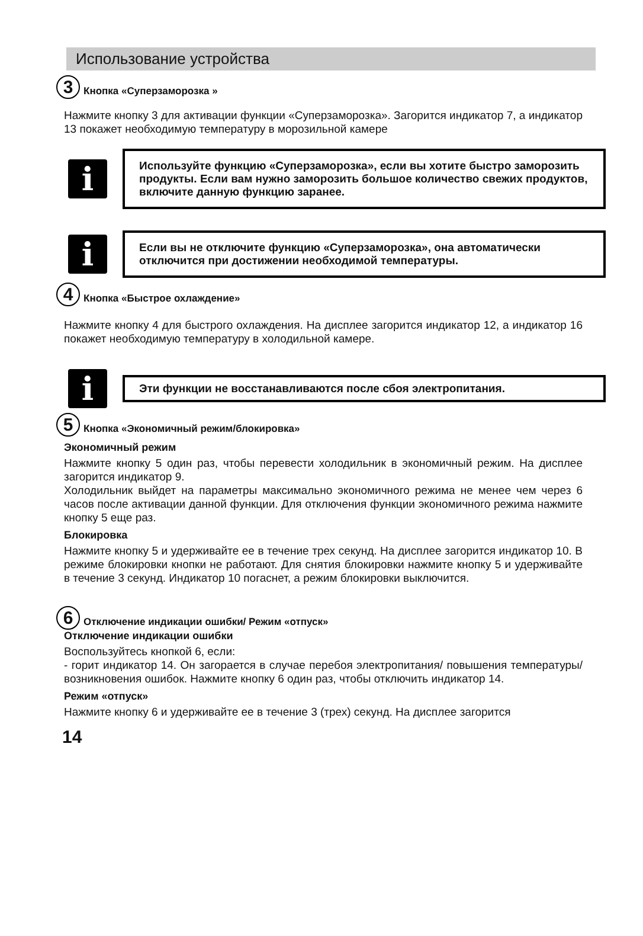Использование устройства
3
Кнопка «Суперзаморозка »
Нажмите кнопку 3 для активации функции «Суперзаморозка». Загорится индикатор 7, а индикатор 13 покажет необходимую температуру в морозильной камере
i
Используйте функцию «Суперзаморозка», если вы хотите быстро заморозить продукты. Если вам нужно заморозить большое количество свежих продуктов, включите данную функцию заранее.
i
Если вы не отключите функцию «Суперзаморозка», она автоматически отключится при достижении необходимой температуры.
4
Кнопка «Быстрое охлаждение»
Нажмите кнопку 4 для быстрого охлаждения. На дисплее загорится индикатор 12, а индикатор 16 покажет необходимую температуру в холодильной камере.
i
Эти функции не восстанавливаются после сбоя электропитания.
5
Кнопка «Экономичный режим/блокировка»
Экономичный режим
Нажмите кнопку 5 один раз, чтобы перевести холодильник в экономичный режим. На дисплее загорится индикатор 9.
Холодильник выйдет на параметры максимально экономичного режима не менее чем через 6 часов после активации данной функции. Для отключения функции экономичного режима нажмите кнопку 5 еще раз.
Блокировка
Нажмите кнопку 5 и удерживайте ее в течение трех секунд. На дисплее загорится индикатор 10. В режиме блокировки кнопки не работают. Для снятия блокировки нажмите кнопку 5 и удерживайте в течение 3 секунд. Индикатор 10 погаснет, а режим блокировки выключится.
6
Отключение индикации ошибки/ Режим «отпуск»
Отключение индикации ошибки
Воспользуйтесь кнопкой 6, если:
- горит индикатор 14. Он загорается в случае перебоя электропитания/ повышения температуры/ возникновения ошибок. Нажмите кнопку 6 один раз, чтобы отключить индикатор 14.
Режим «отпуск»
Нажмите кнопку 6 и удерживайте ее в течение 3 (трех) секунд. На дисплее загорится
14